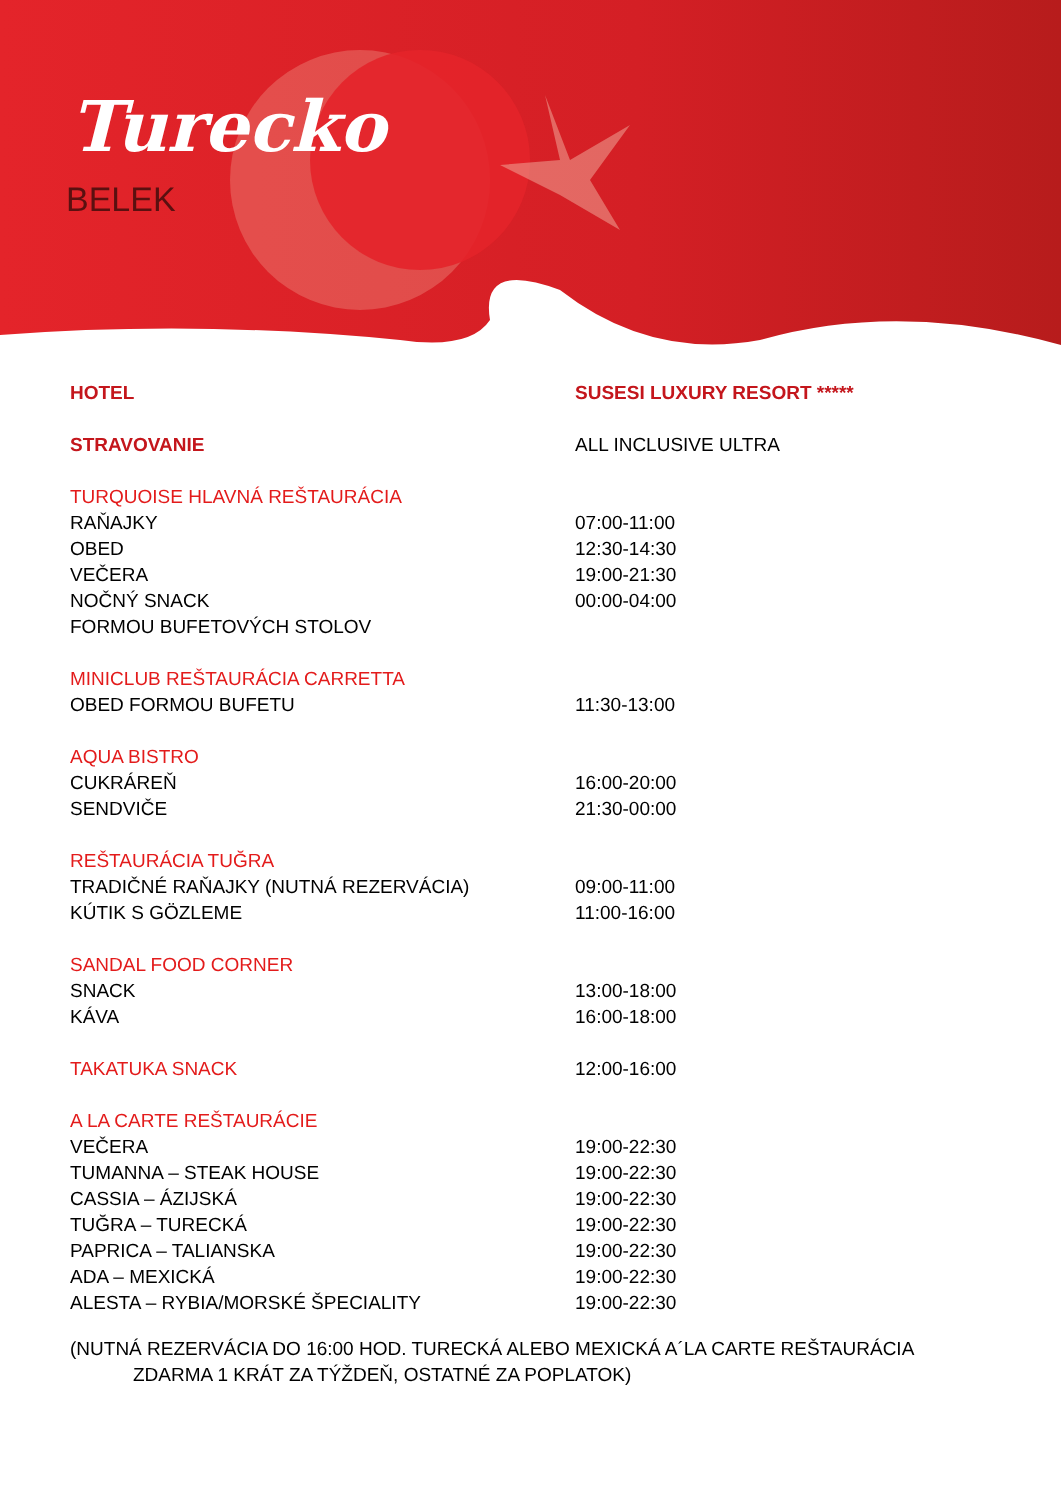Turecko
BELEK
| HOTEL | SUSESI LUXURY RESORT ***** |
| STRAVOVANIE | ALL INCLUSIVE ULTRA |
| TURQUOISE HLAVNÁ REŠTAURÁCIA | |
| RAŇAJKY | 07:00-11:00 |
| OBED | 12:30-14:30 |
| VEČERA | 19:00-21:30 |
| NOČNÝ SNACK | 00:00-04:00 |
| FORMOU BUFETOVÝCH STOLOV | |
| MINICLUB REŠTAURÁCIA CARRETTA | |
| OBED FORMOU BUFETU | 11:30-13:00 |
| AQUA BISTRO | |
| CUKRÁREŇ | 16:00-20:00 |
| SENDVIČE | 21:30-00:00 |
| REŠTAURÁCIA TUĞRA | |
| TRADIČNÉ RAŇAJKY (NUTNÁ REZERVÁCIA) | 09:00-11:00 |
| KÚTIK S GÖZLEME | 11:00-16:00 |
| SANDAL FOOD CORNER | |
| SNACK | 13:00-18:00 |
| KÁVA | 16:00-18:00 |
| TAKATUKA SNACK | 12:00-16:00 |
| A LA CARTE REŠTAURÁCIE | |
| VEČERA | 19:00-22:30 |
| TUMANNA – STEAK HOUSE | 19:00-22:30 |
| CASSIA – ÁZIJSKÁ | 19:00-22:30 |
| TUĞRA – TURECKÁ | 19:00-22:30 |
| PAPRICA – TALIANSKA | 19:00-22:30 |
| ADA – MEXICKÁ | 19:00-22:30 |
| ALESTA – RYBIA/MORSKÉ ŠPECIALITY | 19:00-22:30 |
(NUTNÁ REZERVÁCIA DO 16:00 HOD. TURECKÁ ALEBO MEXICKÁ A´LA CARTE REŠTAURÁCIA
ZDARMA 1 KRÁT ZA TÝŽDEŇ, OSTATNÉ ZA POPLATOK)